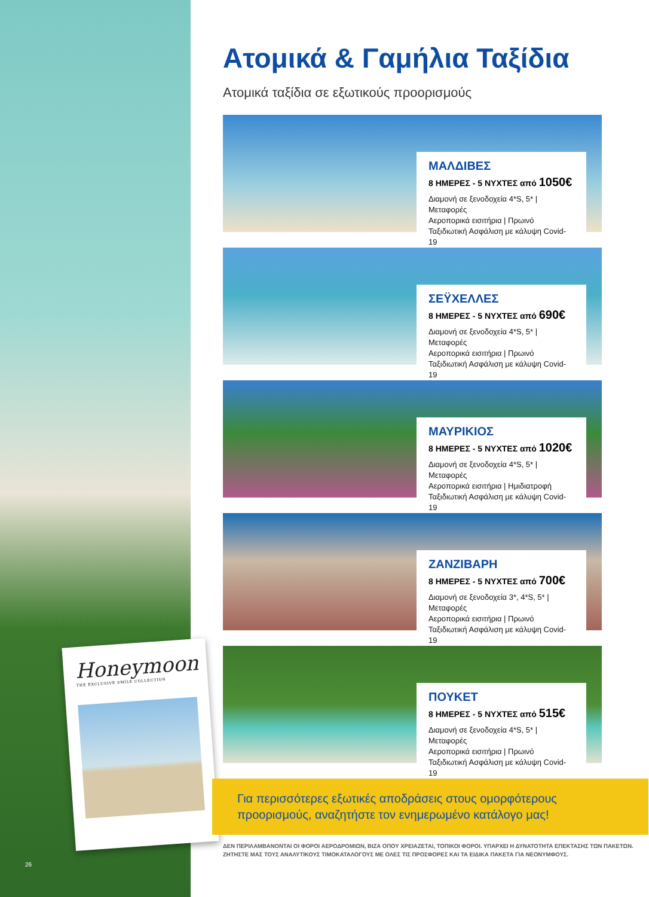Honeymoon
THE EXCLUSIVE SMILE COLLECTION
26
Ατομικά & Γαμήλια Ταξίδια
Ατομικά ταξίδια σε εξωτικούς προορισμούς
ΜΑΛΔΙΒΕΣ
8 ΗΜΕΡΕΣ - 5 ΝΥΧΤΕΣ από 1050€
Διαμονή σε ξενοδοχεία 4*S, 5* | Μεταφορές
Αεροπορικά εισιτήρια | Πρωινό
Ταξιδιωτική Ασφάλιση με κάλυψη Covid-19
ΣΕΫΧΕΛΛΕΣ
8 ΗΜΕΡΕΣ - 5 ΝΥΧΤΕΣ από 690€
Διαμονή σε ξενοδοχεία 4*S, 5* | Μεταφορές
Αεροπορικά εισιτήρια | Πρωινό
Ταξιδιωτική Ασφάλιση με κάλυψη Covid-19
ΜΑΥΡΙΚΙΟΣ
8 ΗΜΕΡΕΣ - 5 ΝΥΧΤΕΣ από 1020€
Διαμονή σε ξενοδοχεία 4*S, 5* | Μεταφορές
Αεροπορικά εισιτήρια | Ημιδιατροφή
Ταξιδιωτική Ασφάλιση με κάλυψη Covid-19
ΖΑΝΖΙΒΑΡΗ
8 ΗΜΕΡΕΣ - 5 ΝΥΧΤΕΣ από 700€
Διαμονή σε ξενοδοχεία 3*, 4*S, 5* | Μεταφορές
Αεροπορικά εισιτήρια | Πρωινό
Ταξιδιωτική Ασφάλιση με κάλυψη Covid-19
ΠΟΥΚΕΤ
8 ΗΜΕΡΕΣ - 5 ΝΥΧΤΕΣ από 515€
Διαμονή σε ξενοδοχεία 4*S, 5* | Μεταφορές
Αεροπορικά εισιτήρια | Πρωινό
Ταξιδιωτική Ασφάλιση με κάλυψη Covid-19
Για περισσότερες εξωτικές αποδράσεις στους ομορφότερους προορισμούς, αναζητήστε τον ενημερωμένο κατάλογο μας!
ΔΕΝ ΠΕΡΙΛΑΜΒΑΝΟΝΤΑΙ ΟΙ ΦΟΡΟΙ ΑΕΡΟΔΡΟΜΙΩΝ, ΒΙΖΑ ΟΠΟΥ ΧΡΕΙΑΖΕΤΑΙ, ΤΟΠΙΚΟΙ ΦΟΡΟΙ. ΥΠΑΡΧΕΙ Η ΔΥΝΑΤΟΤΗΤΑ ΕΠΕΚΤΑΣΗΣ ΤΩΝ ΠΑΚΕΤΩΝ. ΖΗΤΗΣΤΕ ΜΑΣ ΤΟΥΣ ΑΝΑΛΥΤΙΚΟΥΣ ΤΙΜΟΚΑΤΑΛΟΓΟΥΣ ΜΕ ΟΛΕΣ ΤΙΣ ΠΡΟΣΦΟΡΕΣ ΚΑΙ ΤΑ ΕΙΔΙΚΑ ΠΑΚΕΤΑ ΓΙΑ ΝΕΟΝΥΜΦΟΥΣ.